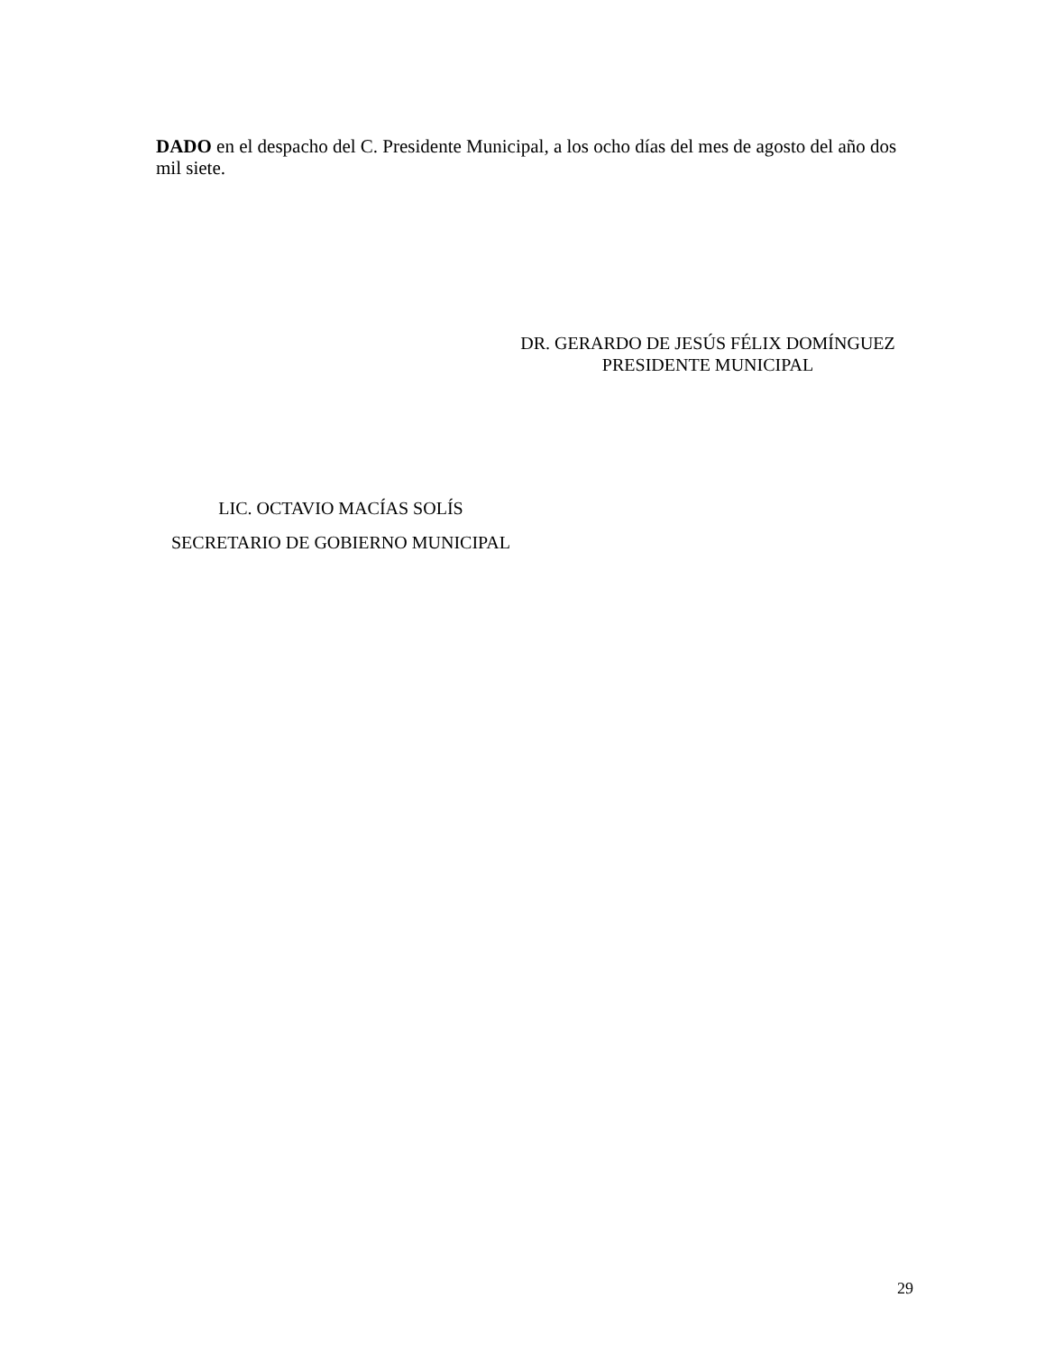DADO en el despacho del C. Presidente Municipal, a los ocho días del mes de agosto del año dos mil siete.
DR. GERARDO DE JESÚS FÉLIX DOMÍNGUEZ
PRESIDENTE MUNICIPAL
LIC. OCTAVIO MACÍAS SOLÍS
SECRETARIO DE GOBIERNO MUNICIPAL
29